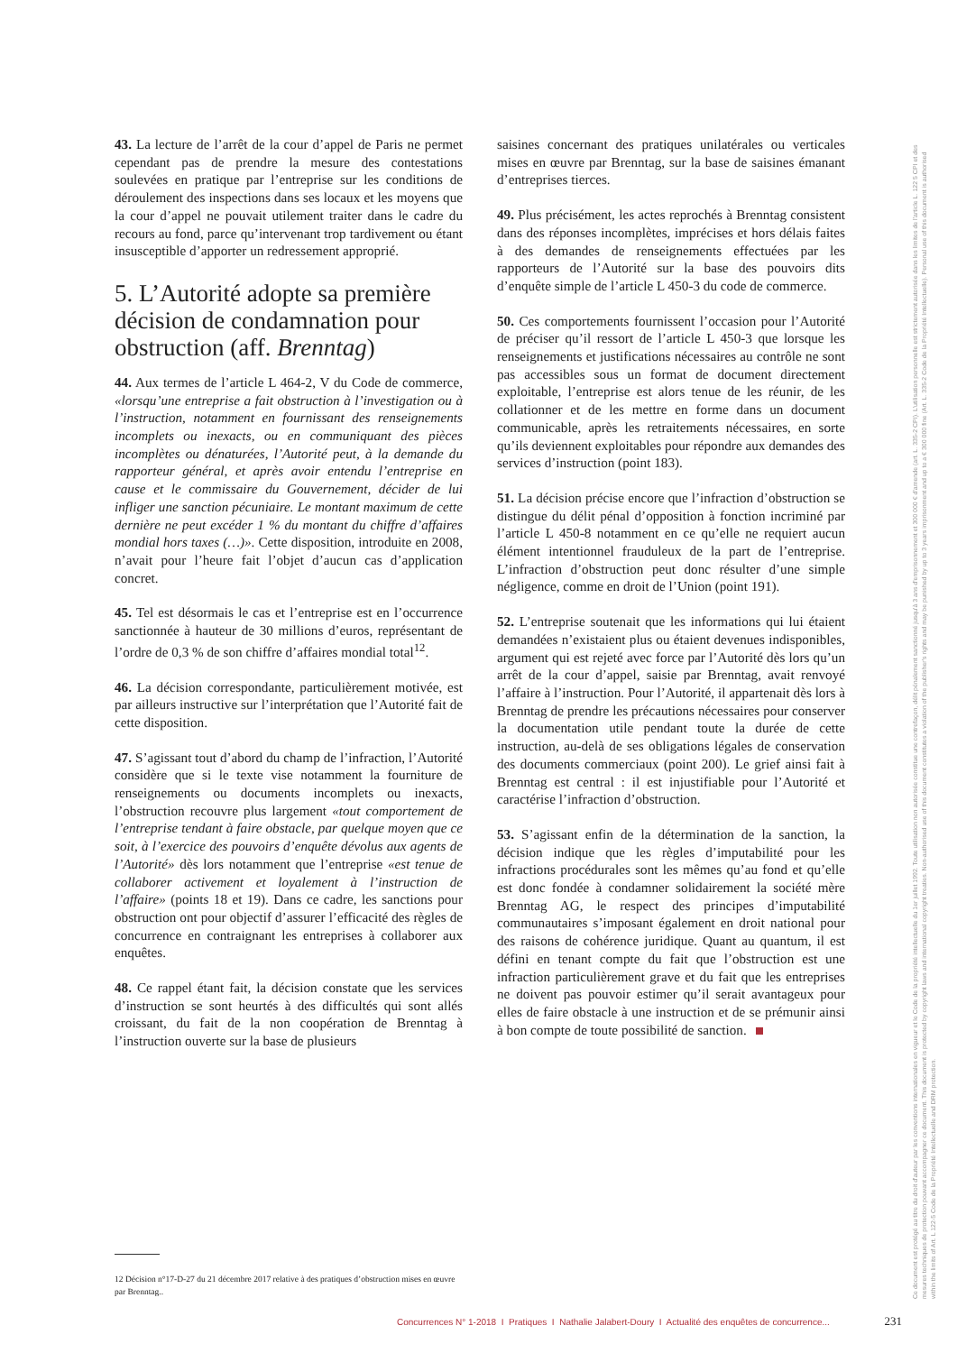43. La lecture de l’arrêt de la cour d’appel de Paris ne permet cependant pas de prendre la mesure des contestations soulevées en pratique par l’entreprise sur les conditions de déroulement des inspections dans ses locaux et les moyens que la cour d’appel ne pouvait utilement traiter dans le cadre du recours au fond, parce qu’intervenant trop tardivement ou étant insusceptible d’apporter un redressement approprié.
5. L’Autorité adopte sa première décision de condamnation pour obstruction (aff. Brenntag)
44. Aux termes de l’article L 464-2, V du Code de commerce, «lorsqu’une entreprise a fait obstruction à l’investigation ou à l’instruction, notamment en fournissant des renseignements incomplets ou inexacts, ou en communiquant des pièces incomplètes ou dénaturées, l’Autorité peut, à la demande du rapporteur général, et après avoir entendu l’entreprise en cause et le commissaire du Gouvernement, décider de lui infliger une sanction pécuniaire. Le montant maximum de cette dernière ne peut excéder 1 % du montant du chiffre d’affaires mondial hors taxes (…)». Cette disposition, introduite en 2008, n’avait pour l’heure fait l’objet d’aucun cas d’application concret.
45. Tel est désormais le cas et l’entreprise est en l’occurrence sanctionnée à hauteur de 30 millions d’euros, représentant de l’ordre de 0,3 % de son chiffre d’affaires mondial total<sup>12</sup>.
46. La décision correspondante, particulièrement motivée, est par ailleurs instructive sur l’interprétation que l’Autorité fait de cette disposition.
47. S’agissant tout d’abord du champ de l’infraction, l’Autorité considère que si le texte vise notamment la fourniture de renseignements ou documents incomplets ou inexacts, l’obstruction recouvre plus largement «tout comportement de l’entreprise tendant à faire obstacle, par quelque moyen que ce soit, à l’exercice des pouvoirs d’enquête dévolus aux agents de l’Autorité» dès lors notamment que l’entreprise «est tenue de collaborer activement et loyalement à l’instruction de l’affaire» (points 18 et 19). Dans ce cadre, les sanctions pour obstruction ont pour objectif d’assurer l’efficacité des règles de concurrence en contraignant les entreprises à collaborer aux enquêtes.
48. Ce rappel étant fait, la décision constate que les services d’instruction se sont heurtés à des difficultés qui sont allés croissant, du fait de la non coopération de Brenntag à l’instruction ouverte sur la base de plusieurs
saisines concernant des pratiques unilatérales ou verticales mises en œuvre par Brenntag, sur la base de saisines émanant d’entreprises tierces.
49. Plus précisément, les actes reprochés à Brenntag consistent dans des réponses incomplètes, imprécises et hors délais faites à des demandes de renseignements effectuées par les rapporteurs de l’Autorité sur la base des pouvoirs dits d’enquête simple de l’article L 450-3 du code de commerce.
50. Ces comportements fournissent l’occasion pour l’Autorité de préciser qu’il ressort de l’article L 450-3 que lorsque les renseignements et justifications nécessaires au contrôle ne sont pas accessibles sous un format de document directement exploitable, l’entreprise est alors tenue de les réunir, de les collationner et de les mettre en forme dans un document communicable, après les retraitements nécessaires, en sorte qu’ils deviennent exploitables pour répondre aux demandes des services d’instruction (point 183).
51. La décision précise encore que l’infraction d’obstruction se distingue du délit pénal d’opposition à fonction incriminé par l’article L 450-8 notamment en ce qu’elle ne requiert aucun élément intentionnel frauduleux de la part de l’entreprise. L’infraction d’obstruction peut donc résulter d’une simple négligence, comme en droit de l’Union (point 191).
52. L’entreprise soutenait que les informations qui lui étaient demandées n’existaient plus ou étaient devenues indisponibles, argument qui est rejeté avec force par l’Autorité dès lors qu’un arrêt de la cour d’appel, saisie par Brenntag, avait renvoyé l’affaire à l’instruction. Pour l’Autorité, il appartenait dès lors à Brenntag de prendre les précautions nécessaires pour conserver la documentation utile pendant toute la durée de cette instruction, au-delà de ses obligations légales de conservation des documents commerciaux (point 200). Le grief ainsi fait à Brenntag est central : il est injustifiable pour l’Autorité et caractérise l’infraction d’obstruction.
53. S’agissant enfin de la détermination de la sanction, la décision indique que les règles d’imputabilité pour les infractions procédurales sont les mêmes qu’au fond et qu’elle est donc fondée à condamner solidairement la société mère Brenntag AG, le respect des principes d’imputabilité communautaires s’imposant également en droit national pour des raisons de cohérence juridique. Quant au quantum, il est défini en tenant compte du fait que l’obstruction est une infraction particulièrement grave et du fait que les entreprises ne doivent pas pouvoir estimer qu’il serait avantageux pour elles de faire obstacle à une instruction et de se prémunir ainsi à bon compte de toute possibilité de sanction.
12 Décision n°17-D-27 du 21 décembre 2017 relative à des pratiques d’obstruction mises en œuvre par Brenntag..
Ce document est protégé au titre du droit d'auteur par les conventions internationales en vigueur et le Code de la propriété intellectuelle du 1er juillet 1992. Toute utilisation non autorisée constitue une contrefaçon, délit pénalement sanctionné jusqu'à 3 ans d'emprisonnement et 300 000 € d'amende (art. L. 335-2 CPI). L'utilisation personnelle est strictement autorisée dans les limites de l'article L. 122 5 CPI et des mesures techniques de protection pouvant accompagner ce document. This document is protected by copyright laws and international copyright treaties. Non-authorised use of this document constitutes a violation of the publisher's rights and may be punished by up to 3 years imprisonment and up to a € 300 000 fine (Art. L. 335-2 Code de la Propriété Intellectuelle). Personal use of this document is authorised within the limits of Art. L 122-5 Code de la Propriété Intellectuelle and DRM protection.
Concurrences N° 1-2018 I Pratiques I Nathalie Jalabert-Doury I Actualité des enquêtes de concurrence... 231